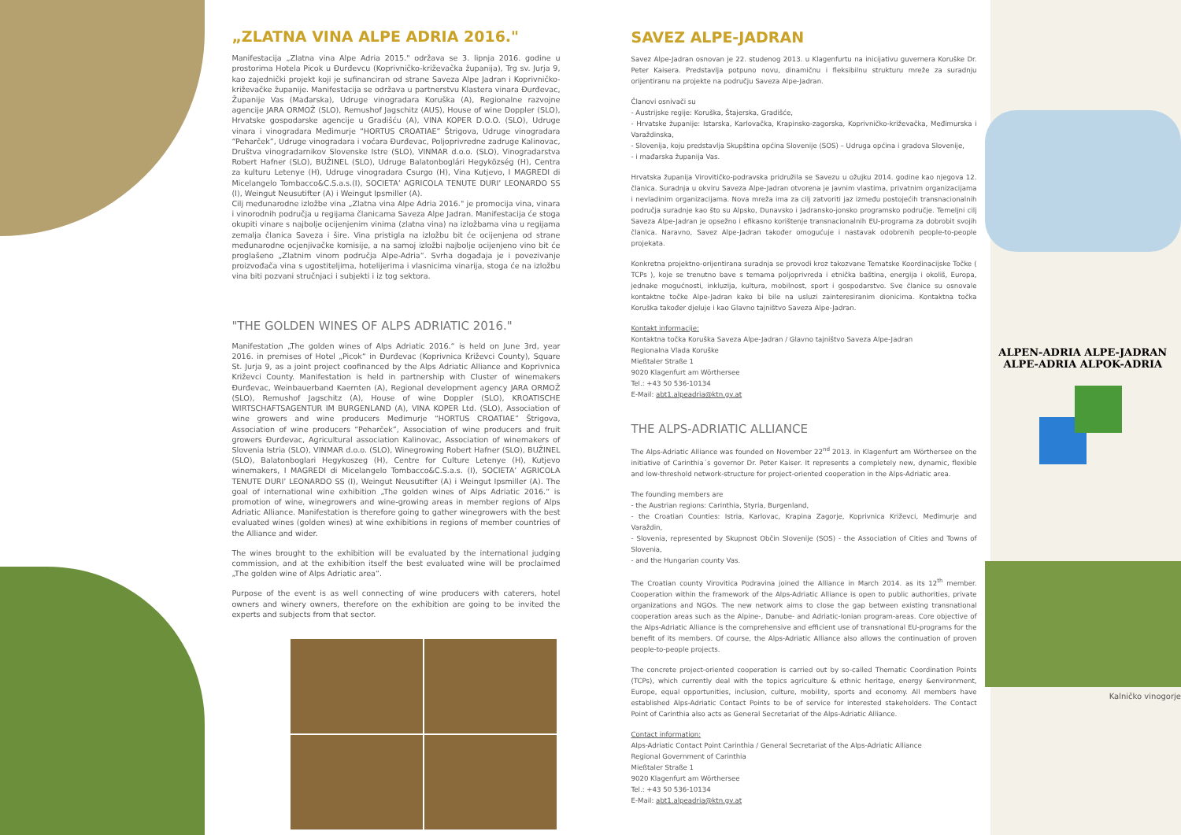„ZLATNA VINA ALPE ADRIA 2016."
Manifestacija „Zlatna vina Alpe Adria 2015." održava se 3. lipnja 2016. godine u prostorima Hotela Picok u Đurđevcu (Koprivničko-križevačka županija), Trg sv. Jurja 9, kao zajednički projekt koji je sufinanciran od strane Saveza Alpe Jadran i Koprivničko-križevačke županije. Manifestacija se održava u partnerstvu Klastera vinara Đurđevac, Županije Vas (Mađarska), Udruge vinogradara Koruška (A), Regionalne razvojne agencije JARA ORMOŽ (SLO), Remushof Jagschitz (AUS), House of wine Doppler (SLO), Hrvatske gospodarske agencije u Gradišću (A), VINA KOPER D.O.O. (SLO), Udruge vinara i vinogradara Međimurje “HORTUS CROATIAE” Štrigova, Udruge vinogradara “Peharček”, Udruge vinogradara i voćara Đurđevac, Poljoprivredne zadruge Kalinovac, Društva vinogradarnikov Slovenske Istre (SLO), VINMAR d.o.o. (SLO), Vinogradarstva Robert Hafner (SLO), BUŽINEL (SLO), Udruge Balatonboglári Hegyközség (H), Centra za kulturu Letenye (H), Udruge vinogradara Csurgo (H), Vina Kutjevo, I MAGREDI di Micelangelo Tombacco&C.S.a.s.(I), SOCIETA’ AGRICOLA TENUTE DURI’ LEONARDO SS (I), Weingut Neusutifter (A) i Weingut Ipsmiller (A).
Cilj međunarodne izložbe vina „Zlatna vina Alpe Adria 2016." je promocija vina, vinara i vinorodnih područja u regijama članicama Saveza Alpe Jadran. Manifestacija će stoga okupiti vinare s najbolje ocijenjenim vinima (zlatna vina) na izložbama vina u regijama zemalja članica Saveza i šire. Vina pristigla na izložbu bit će ocijenjena od strane međunarodne ocjenjivačke komisije, a na samoj izložbi najbolje ocijenjeno vino bit će proglašeno „Zlatnim vinom područja Alpe-Adria“. Svrha događaja je i povezivanje proizvođača vina s ugostiteljima, hotelijerima i vlasnicima vinarija, stoga će na izložbu vina biti pozvani stručnjaci i subjekti i iz tog sektora.
"THE GOLDEN WINES OF ALPS ADRIATIC 2016."
Manifestation „The golden wines of Alps Adriatic 2016.“ is held on June 3rd, year 2016. in premises of Hotel „Picok“ in Đurđevac (Koprivnica Križevci County), Square St. Jurja 9, as a joint project coofinanced by the Alps Adriatic Alliance and Koprivnica Križevci County. Manifestation is held in partnership with Cluster of winemakers Đurđevac, Weinbauerband Kaernten (A), Regional development agency JARA ORMOŽ (SLO), Remushof Jagschitz (A), House of wine Doppler (SLO), KROATISCHE WIRTSCHAFTSAGENTUR IM BURGENLAND (A), VINA KOPER Ltd. (SLO), Association of wine growers and wine producers Međimurje “HORTUS CROATIAE” Štrigova, Association of wine producers “Peharček”, Association of wine producers and fruit growers Đurđevac, Agricultural association Kalinovac, Association of winemakers of Slovenia Istria (SLO), VINMAR d.o.o. (SLO), Winegrowing Robert Hafner (SLO), BUŽINEL (SLO), Balatonboglari Hegykoszeg (H), Centre for Culture Letenye (H), Kutjevo winemakers, I MAGREDI di Micelangelo Tombacco&C.S.a.s. (I), SOCIETA’ AGRICOLA TENUTE DURI’ LEONARDO SS (I), Weingut Neusutifter (A) i Weingut Ipsmiller (A). The goal of international wine exhibition „The golden wines of Alps Adriatic 2016.“ is promotion of wine, winegrowers and wine-growing areas in member regions of Alps Adriatic Alliance. Manifestation is therefore going to gather winegrowers with the best evaluated wines (golden wines) at wine exhibitions in regions of member countries of the Alliance and wider.
The wines brought to the exhibition will be evaluated by the international judging commission, and at the exhibition itself the best evaluated wine will be proclaimed „The golden wine of Alps Adriatic area“.
Purpose of the event is as well connecting of wine producers with caterers, hotel owners and winery owners, therefore on the exhibition are going to be invited the experts and subjects from that sector.
SAVEZ ALPE-JADRAN
Savez Alpe-Jadran osnovan je 22. studenog 2013. u Klagenfurtu na inicijativu guvernera Koruške Dr. Peter Kaisera. Predstavlja potpuno novu, dinamičnu i fleksibilnu strukturu mreže za suradnju orijentiranu na projekte na području Saveza Alpe-Jadran.
Članovi osnivači su
- Austrijske regije: Koruška, Štajerska, Gradišće,
- Hrvatske županije: Istarska, Karlovačka, Krapinsko-zagorska, Koprivničko-križevačka, Međimurska i Varaždinska,
- Slovenija, koju predstavlja Skupština općina Slovenije (SOS) – Udruga općina i gradova Slovenije,
- i mađarska županija Vas.
Hrvatska županija Virovitičko-podravska pridružila se Savezu u ožujku 2014. godine kao njegova 12. članica. Suradnja u okviru Saveza Alpe-Jadran otvorena je javnim vlastima, privatnim organizacijama i nevladinim organizacijama. Nova mreža ima za cilj zatvoriti jaz između postojećih transnacionalnih područja suradnje kao što su Alpsko, Dunavsko i Jadransko-jonsko programsko područje. Temeljni cilj Saveza Alpe-Jadran je opsežno i efikasno korištenje transnacionalnih EU-programa za dobrobit svojih članica. Naravno, Savez Alpe-Jadran također omogućuje i nastavak odobrenih people-to-people projekata.
Konkretna projektno-orijentirana suradnja se provodi kroz takozvane Tematske Koordinacijske Točke ( TCPs ), koje se trenutno bave s temama poljoprivreda i etnička baština, energija i okoliš, Europa, jednake mogućnosti, inkluzija, kultura, mobilnost, sport i gospodarstvo. Sve članice su osnovale kontaktne točke Alpe-Jadran kako bi bile na usluzi zainteresiranim dionicima. Kontaktna točka Koruška također djeluje i kao Glavno tajništvo Saveza Alpe-Jadran.
Kontakt informacije:
Kontaktna točka Koruška Saveza Alpe-Jadran / Glavno tajništvo Saveza Alpe-Jadran
Regionalna Vlada Koruške
Mießtaler Straße 1
9020 Klagenfurt am Wörthersee
Tel.: +43 50 536-10134
E-Mail: abt1.alpeadria@ktn.gv.at
THE ALPS-ADRIATIC ALLIANCE
The Alps-Adriatic Alliance was founded on November 22<sup>nd</sup> 2013. in Klagenfurt am Wörthersee on the initiative of Carinthia´s governor Dr. Peter Kaiser. It represents a completely new, dynamic, flexible and low-threshold network-structure for project-oriented cooperation in the Alps-Adriatic area.
The founding members are
- the Austrian regions: Carinthia, Styria, Burgenland,
- the Croatian Counties: Istria, Karlovac, Krapina Zagorje, Koprivnica Križevci, Međimurje and Varaždin,
- Slovenia, represented by Skupnost Občin Slovenije (SOS) - the Association of Cities and Towns of Slovenia,
- and the Hungarian county Vas.
The Croatian county Virovitica Podravina joined the Alliance in March 2014. as its 12<sup>th</sup> member. Cooperation within the framework of the Alps-Adriatic Alliance is open to public authorities, private organizations and NGOs. The new network aims to close the gap between existing transnational cooperation areas such as the Alpine-, Danube- and Adriatic-Ionian program-areas. Core objective of the Alps-Adriatic Alliance is the comprehensive and efficient use of transnational EU-programs for the benefit of its members. Of course, the Alps-Adriatic Alliance also allows the continuation of proven people-to-people projects.
The concrete project-oriented cooperation is carried out by so-called Thematic Coordination Points (TCPs), which currently deal with the topics agriculture & ethnic heritage, energy &environment, Europe, equal opportunities, inclusion, culture, mobility, sports and economy. All members have established Alps-Adriatic Contact Points to be of service for interested stakeholders. The Contact Point of Carinthia also acts as General Secretariat of the Alps-Adriatic Alliance.
Contact information:
Alps-Adriatic Contact Point Carinthia / General Secretariat of the Alps-Adriatic Alliance
Regional Government of Carinthia
Mießtaler Straße 1
9020 Klagenfurt am Wörthersee
Tel.: +43 50 536-10134
E-Mail: abt1.alpeadria@ktn.gv.at
ALPEN-ADRIA ALPE-JADRAN ALPE-ADRIA ALPOK-ADRIA
Kalničko vinogorje